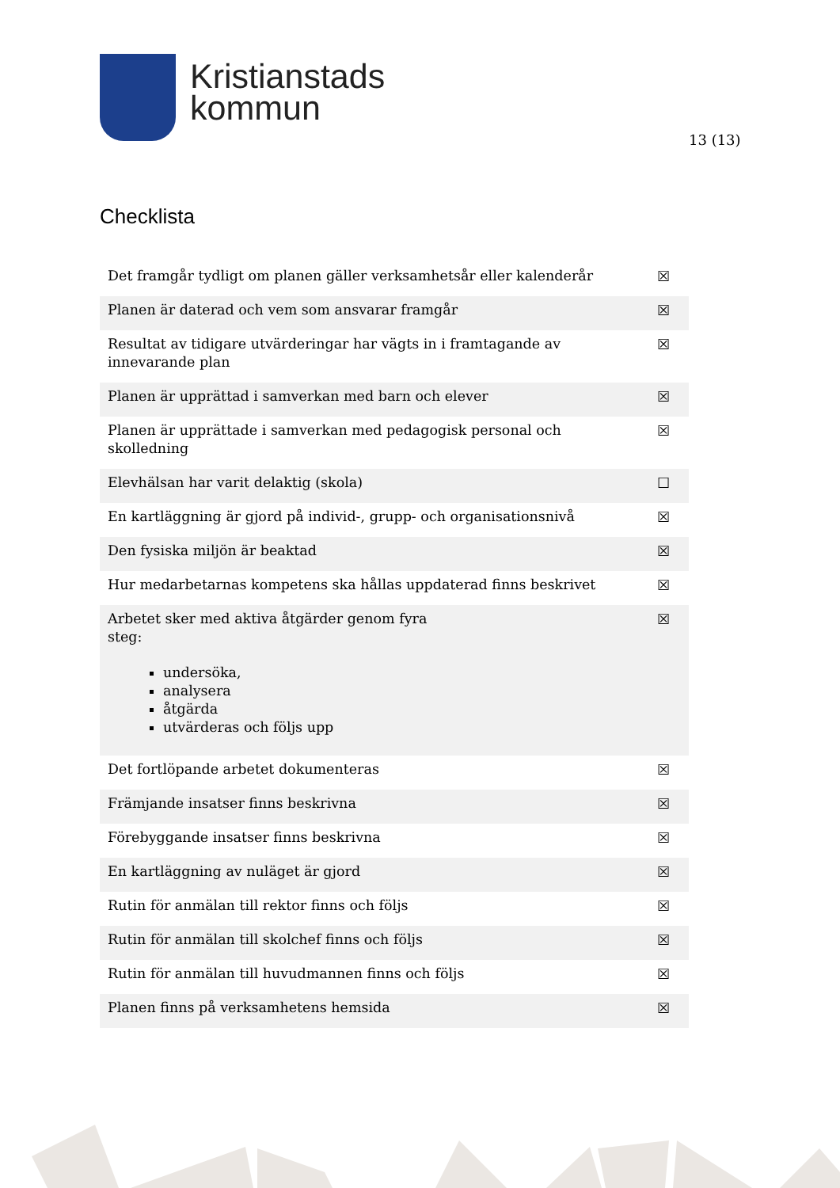Kristianstads
kommun
13 (13)
Checklista
| Det framgår tydligt om planen gäller verksamhetsår eller kalenderår | ☒ |
| Planen är daterad och vem som ansvarar framgår | ☒ |
| Resultat av tidigare utvärderingar har vägts in i framtagande av innevarande plan | ☒ |
| Planen är upprättad i samverkan med barn och elever | ☒ |
| Planen är upprättade i samverkan med pedagogisk personal och skolledning | ☒ |
| Elevhälsan har varit delaktig (skola) | ☐ |
| En kartläggning är gjord på individ-, grupp- och organisationsnivå | ☒ |
| Den fysiska miljön är beaktad | ☒ |
| Hur medarbetarnas kompetens ska hållas uppdaterad finns beskrivet | ☒ |
| Arbetet sker med aktiva åtgärder genom fyra steg: undersöka, analysera åtgärda utvärderas och följs upp | ☒ |
| Det fortlöpande arbetet dokumenteras | ☒ |
| Främjande insatser finns beskrivna | ☒ |
| Förebyggande insatser finns beskrivna | ☒ |
| En kartläggning av nuläget är gjord | ☒ |
| Rutin för anmälan till rektor finns och följs | ☒ |
| Rutin för anmälan till skolchef finns och följs | ☒ |
| Rutin för anmälan till huvudmannen finns och följs | ☒ |
| Planen finns på verksamhetens hemsida | ☒ |